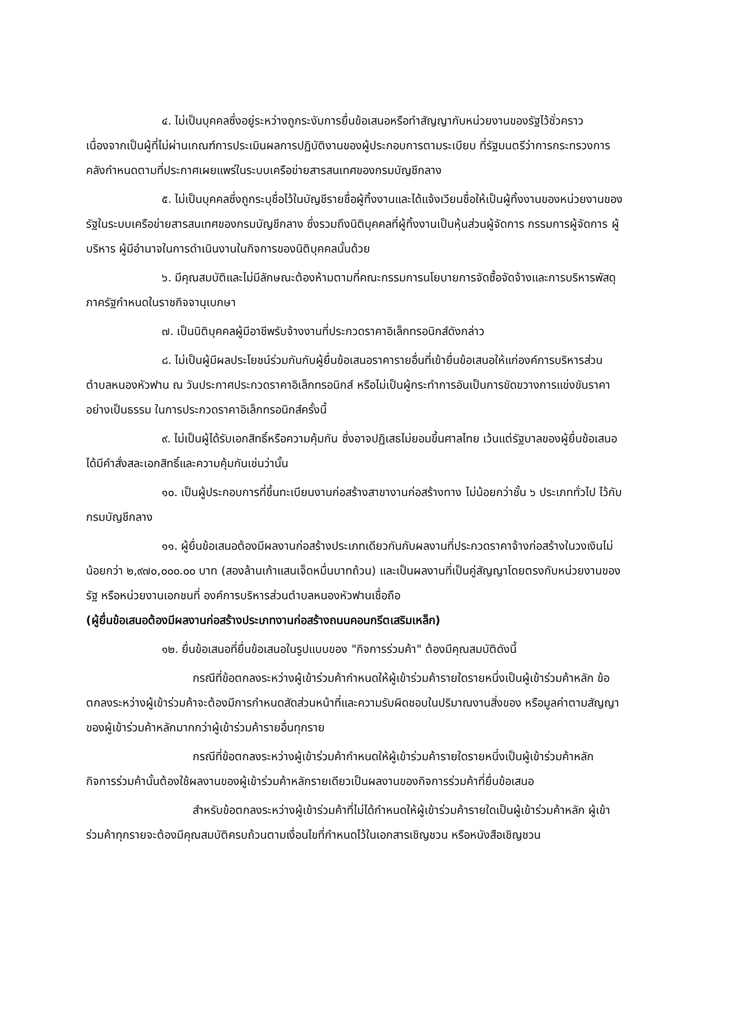๔. ไม่เป็นบุคคลซึ่งอยู่ระหว่างถูกระงับการยื่นข้อเสนอหรือทำสัญญากับหน่วยงานของรัฐไว้ชั่วคราว เนื่องจากเป็นผู้ที่ไม่ผ่านเกณฑ์การประเมินผลการปฏิบัติงานของผู้ประกอบการตามระเบียบ ที่รัฐมนตรีว่าการกระทรวงการคลังกำหนดตามที่ประกาศเผยแพร่ในระบบเครือข่ายสารสนเทศของกรมบัญชีกลาง
๕. ไม่เป็นบุคคลซึ่งถูกระบุชื่อไว้ในบัญชีรายชื่อผู้ทิ้งงานและได้แจ้งเวียนชื่อให้เป็นผู้ทิ้งงานของหน่วยงานของรัฐในระบบเครือข่ายสารสนเทศของกรมบัญชีกลาง ซึ่งรวมถึงนิติบุคคลที่ผู้ทิ้งงานเป็นหุ้นส่วนผู้จัดการ กรรมการผู้จัดการ ผู้บริหาร ผู้มีอำนาจในการดำเนินงานในกิจการของนิติบุคคลนั้นด้วย
๖. มีคุณสมบัติและไม่มีลักษณะต้องห้ามตามที่คณะกรรมการนโยบายการจัดซื้อจัดจ้างและการบริหารพัสดุภาครัฐกำหนดในราชกิจจานุเบกษา
๗. เป็นนิติบุคคลผู้มีอาชีพรับจ้างงานที่ประกวดราคาอิเล็กทรอนิกส์ดังกล่าว
๘. ไม่เป็นผู้มีผลประโยชน์ร่วมกันกับผู้ยื่นข้อเสนอราคารายอื่นที่เข้ายื่นข้อเสนอให้แก่องค์การบริหารส่วนตำบลหนองหัวฟาน ณ วันประกาศประกวดราคาอิเล็กทรอนิกส์ หรือไม่เป็นผู้กระทำการอันเป็นการขัดขวางการแข่งขันราคาอย่างเป็นธรรม ในการประกวดราคาอิเล็กทรอนิกส์ครั้งนี้
๙. ไม่เป็นผู้ได้รับเอกสิทธิ์หรือความคุ้มกัน ซึ่งอาจปฏิเสธไม่ยอมขึ้นศาลไทย เว้นแต่รัฐบาลของผู้ยื่นข้อเสนอได้มีคำสั่งสละเอกสิทธิ์และความคุ้มกันเช่นว่านั้น
๑๐. เป็นผู้ประกอบการที่ขึ้นทะเบียนงานก่อสร้างสาขางานก่อสร้างทาง ไม่น้อยกว่าชั้น ๖ ประเภททั่วไป ไว้กับกรมบัญชีกลาง
๑๑. ผู้ยื่นข้อเสนอต้องมีผลงานก่อสร้างประเภทเดียวกันกับผลงานที่ประกวดราคาจ้างก่อสร้างในวงเงินไม่น้อยกว่า ๒,๙๗๐,๐๐๐.๐๐ บาท (สองล้านเก้าแสนเจ็ดหมื่นบาทถ้วน) และเป็นผลงานที่เป็นคู่สัญญาโดยตรงกับหน่วยงานของรัฐ หรือหน่วยงานเอกชนที่ องค์การบริหารส่วนตำบลหนองหัวฟานเชื่อถือ
(ผู้ยื่นข้อเสนอต้องมีผลงานก่อสร้างประเภทงานก่อสร้างถนนคอนกรีตเสริมเหล็ก)
๑๒. ยื่นข้อเสนอที่ยื่นข้อเสนอในรูปแบบของ "กิจการร่วมค้า" ต้องมีคุณสมบัติดังนี้
กรณีที่ข้อตกลงระหว่างผู้เข้าร่วมค้ากำหนดให้ผู้เข้าร่วมค้ารายใดรายหนึ่งเป็นผู้เข้าร่วมค้าหลัก ข้อตกลงระหว่างผู้เข้าร่วมค้าจะต้องมีการกำหนดสัดส่วนหน้าที่และความรับผิดชอบในปริมาณงานสิ่งของ หรือมูลค่าตามสัญญาของผู้เข้าร่วมค้าหลักมากกว่าผู้เข้าร่วมค้ารายอื่นทุกราย
กรณีที่ข้อตกลงระหว่างผู้เข้าร่วมค้ากำหนดให้ผู้เข้าร่วมค้ารายใดรายหนึ่งเป็นผู้เข้าร่วมค้าหลัก กิจการร่วมค้านั้นต้องใช้ผลงานของผู้เข้าร่วมค้าหลักรายเดียวเป็นผลงานของกิจการร่วมค้าที่ยื่นข้อเสนอ
สำหรับข้อตกลงระหว่างผู้เข้าร่วมค้าที่ไม่ได้กำหนดให้ผู้เข้าร่วมค้ารายใดเป็นผู้เข้าร่วมค้าหลัก ผู้เข้าร่วมค้าทุกรายจะต้องมีคุณสมบัติครบถ้วนตามเงื่อนไขที่กำหนดไว้ในเอกสารเชิญชวน หรือหนังสือเชิญชวน